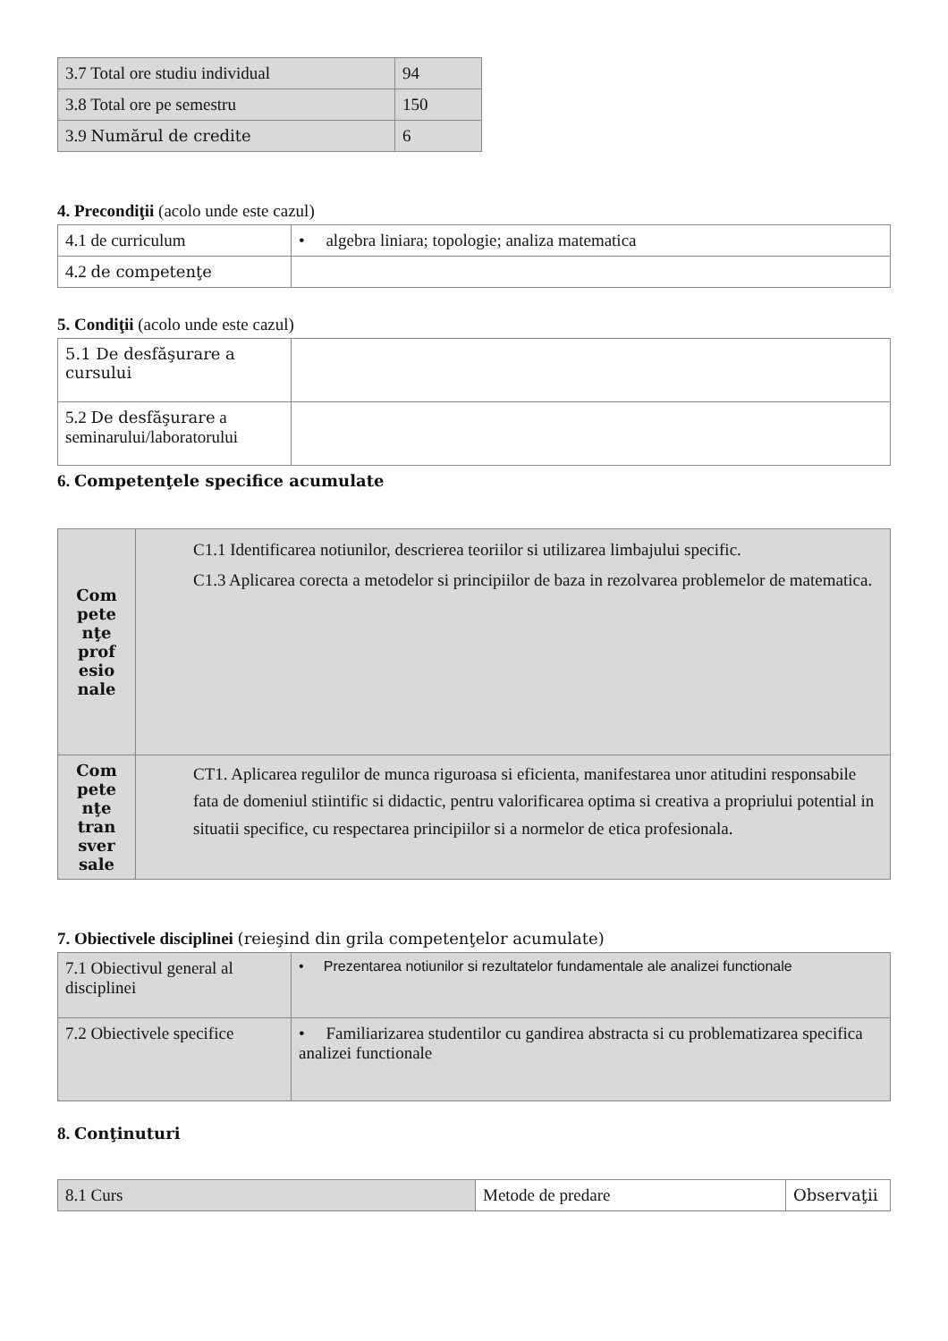| 3.7 Total ore studiu individual | 94 |
| 3.8 Total ore pe semestru | 150 |
| 3.9 Numărul de credite | 6 |
4. Precondiţii (acolo unde este cazul)
| 4.1 de curriculum | • algebra liniara; topologie; analiza matematica |
| 4.2 de competenţe | |
5. Condiţii (acolo unde este cazul)
| 5.1 De desfăşurare a cursului | |
| 5.2 De desfăşurare a seminarului/laboratorului | |
6. Competenţele specifice acumulate
| Com pete nţe prof esio nale | C1.1 Identificarea notiunilor, descrierea teoriilor si utilizarea limbajului specific. C1.3 Aplicarea corecta a metodelor si principiilor de baza in rezolvarea problemelor de matematica. |
| Com pete nţe tran sver sale | CT1. Aplicarea regulilor de munca riguroasa si eficienta, manifestarea unor atitudini responsabile fata de domeniul stiintific si didactic, pentru valorificarea optima si creativa a propriului potential in situatii specifice, cu respectarea principiilor si a normelor de etica profesionala. |
7. Obiectivele disciplinei (reieşind din grila competenţelor acumulate)
| 7.1 Obiectivul general al disciplinei | • Prezentarea notiunilor si rezultatelor fundamentale ale analizei functionale |
| 7.2 Obiectivele specifice | • Familiarizarea studentilor cu gandirea abstracta si cu problematizarea specifica analizei functionale |
8. Conţinuturi
| 8.1 Curs | Metode de predare | Observaţii |